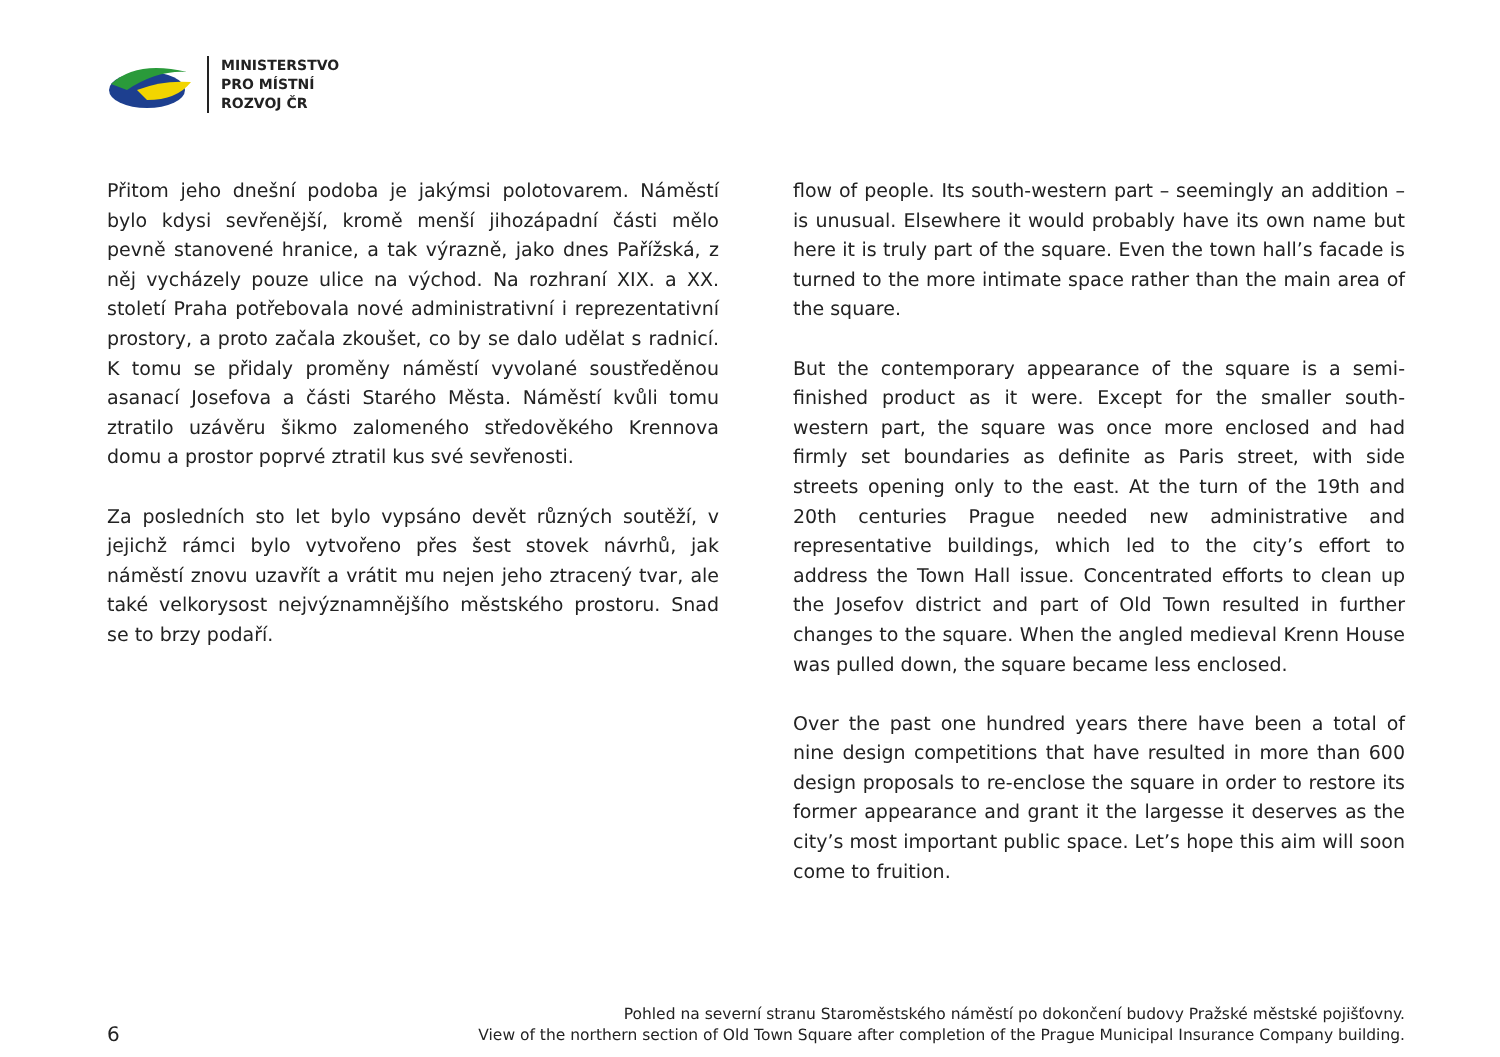MINISTERSTVO
PRO MÍSTNÍ
ROZVOJ ČR
Přitom jeho dnešní podoba je jakýmsi polotovarem. Náměstí bylo kdysi sevřenější, kromě menší jihozápadní části mělo pevně stanovené hranice, a tak výrazně, jako dnes Pařížská, z něj vycházely pouze ulice na východ. Na rozhraní XIX. a XX. století Praha potřebovala nové administrativní i reprezentativní prostory, a proto začala zkoušet, co by se dalo udělat s radnicí. K tomu se přidaly proměny náměstí vyvolané soustředěnou asanací Josefova a části Starého Města. Náměstí kvůli tomu ztratilo uzávěru šikmo zalomeného středověkého Krennova domu a prostor poprvé ztratil kus své sevřenosti.
Za posledních sto let bylo vypsáno devět různých soutěží, v jejichž rámci bylo vytvořeno přes šest stovek návrhů, jak náměstí znovu uzavřít a vrátit mu nejen jeho ztracený tvar, ale také velkorysost nejvýznamnějšího městského prostoru. Snad se to brzy podaří.
flow of people. Its south-western part – seemingly an addition – is unusual. Elsewhere it would probably have its own name but here it is truly part of the square. Even the town hall’s facade is turned to the more intimate space rather than the main area of the square.
But the contemporary appearance of the square is a semi-finished product as it were. Except for the smaller south-western part, the square was once more enclosed and had firmly set boundaries as definite as Paris street, with side streets opening only to the east. At the turn of the 19th and 20th centuries Prague needed new administrative and representative buildings, which led to the city’s effort to address the Town Hall issue. Concentrated efforts to clean up the Josefov district and part of Old Town resulted in further changes to the square. When the angled medieval Krenn House was pulled down, the square became less enclosed.
Over the past one hundred years there have been a total of nine design competitions that have resulted in more than 600 design proposals to re-enclose the square in order to restore its former appearance and grant it the largesse it deserves as the city’s most important public space. Let’s hope this aim will soon come to fruition.
6
Pohled na severní stranu Staroměstského náměstí po dokončení budovy Pražské městské pojišťovny.
View of the northern section of Old Town Square after completion of the Prague Municipal Insurance Company building.